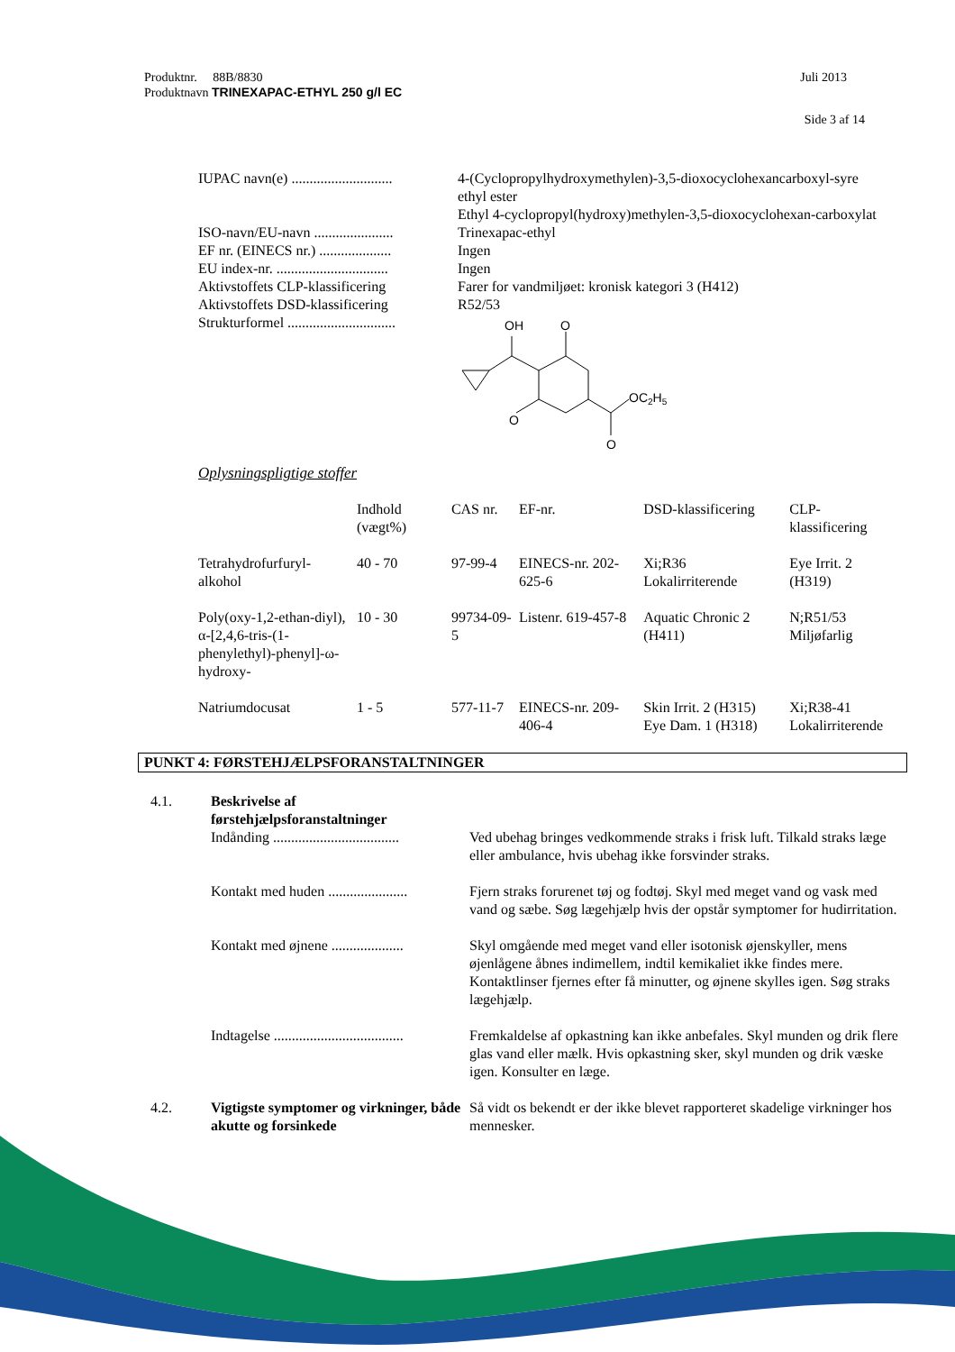Produktnr. 88B/8830 Juli 2013
Produktnavn TRINEXAPAC-ETHYL 250 g/l EC
Side 3 af 14
IUPAC navn(e) ............................
4-(Cyclopropylhydroxymethylen)-3,5-dioxocyclohexancarboxyl-syre ethyl ester
Ethyl 4-cyclopropyl(hydroxy)methylen-3,5-dioxocyclohexan-carboxylat
ISO-navn/EU-navn ......................
Trinexapac-ethyl
EF nr. (EINECS nr.) ....................
Ingen
EU index-nr. ...............................
Ingen
Aktivstoffets CLP-klassificering
Farer for vandmiljøet: kronisk kategori 3 (H412)
Aktivstoffets DSD-klassificering
R52/53
Strukturformel ..............................
OH
O
O
OC2H5
O
Oplysningspligtige stoffer
| | Indhold (vægt%) | CAS nr. | EF-nr. | DSD-klassificering | CLP-klassificering |
| --- | --- | --- | --- | --- | --- |
| Tetrahydrofurfuryl-alkohol | 40 - 70 | 97-99-4 | EINECS-nr. 202-625-6 | Xi;R36 Lokalirriterende | Eye Irrit. 2 (H319) |
| Poly(oxy-1,2-ethan-diyl), α-[2,4,6-tris-(1-phenylethyl)-phenyl]-ω-hydroxy- | 10 - 30 | 99734-09-5 | Listenr. 619-457-8 | Aquatic Chronic 2 (H411) | N;R51/53 Miljøfarlig |
| Natriumdocusat | 1 - 5 | 577-11-7 | EINECS-nr. 209-406-4 | Skin Irrit. 2 (H315) Eye Dam. 1 (H318) | Xi;R38-41 Lokalirriterende |
PUNKT 4: FØRSTEHJÆLPSFORANSTALTNINGER
4.1.
Beskrivelse af førstehjælpsforanstaltninger
Indånding ...................................
Ved ubehag bringes vedkommende straks i frisk luft. Tilkald straks læge eller ambulance, hvis ubehag ikke forsvinder straks.
Kontakt med huden ......................
Fjern straks forurenet tøj og fodtøj. Skyl med meget vand og vask med vand og sæbe. Søg lægehjælp hvis der opstår symptomer for hudirritation.
Kontakt med øjnene ....................
Skyl omgående med meget vand eller isotonisk øjenskyller, mens øjenlågene åbnes indimellem, indtil kemikaliet ikke findes mere. Kontaktlinser fjernes efter få minutter, og øjnene skylles igen. Søg straks lægehjælp.
Indtagelse ....................................
Fremkaldelse af opkastning kan ikke anbefales. Skyl munden og drik flere glas vand eller mælk. Hvis opkastning sker, skyl munden og drik væske igen. Konsulter en læge.
4.2.
Vigtigste symptomer og virkninger, både akutte og forsinkede
Så vidt os bekendt er der ikke blevet rapporteret skadelige virkninger hos mennesker.